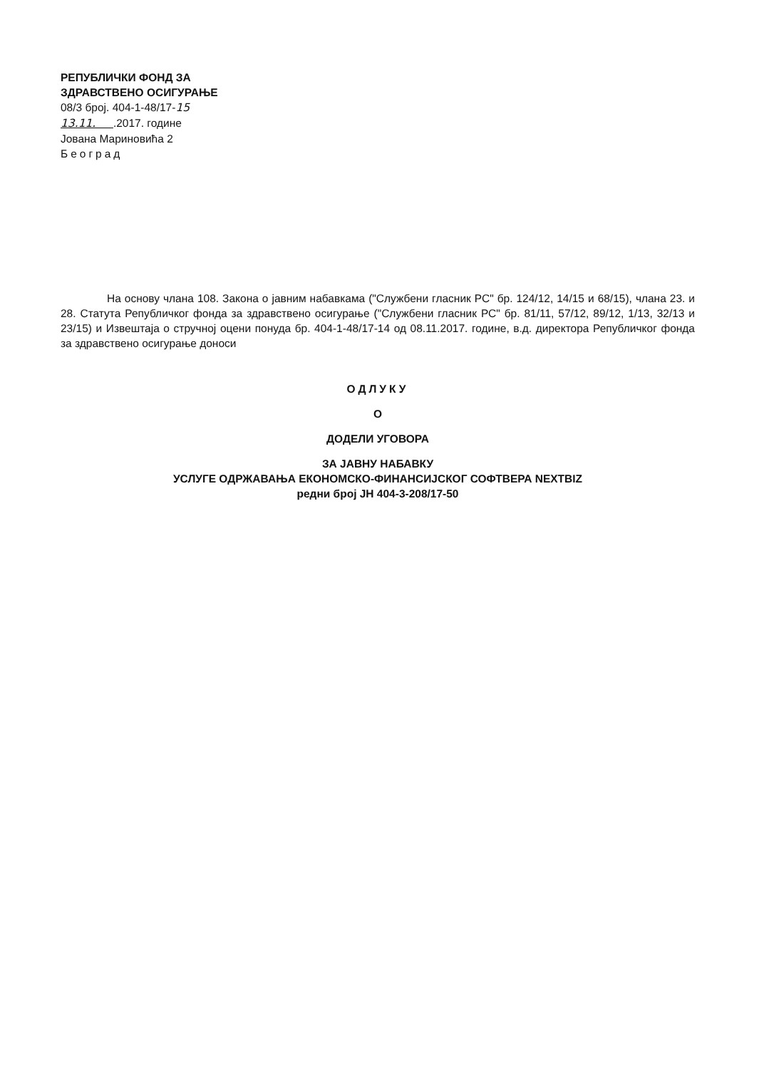РЕПУБЛИЧКИ ФОНД ЗА
ЗДРАВСТВЕНО ОСИГУРАЊЕ
08/3 број. 404-1-48/17-15
13.11. .2017. године
Јована Мариновића 2
Београд
На основу члана 108. Закона о јавним набавкама ("Службени гласник РС" бр. 124/12, 14/15 и 68/15), члана 23. и 28. Статута Републичког фонда за здравствено осигурање ("Службени гласник РС" бр. 81/11, 57/12, 89/12, 1/13, 32/13 и 23/15) и Извештаја о стручној оцени понуда бр. 404-1-48/17-14 од 08.11.2017. године, в.д. директора Републичког фонда за здравствено осигурање доноси
ОДЛУКУ
О
ДОДЕЛИ УГОВОРА
ЗА ЈАВНУ НАБАВКУ
УСЛУГЕ ОДРЖАВАЊА ЕКОНОМСКО-ФИНАНСИЈСКОГ СОФТВЕРА NEXTBIZ
редни број ЈН 404-3-208/17-50